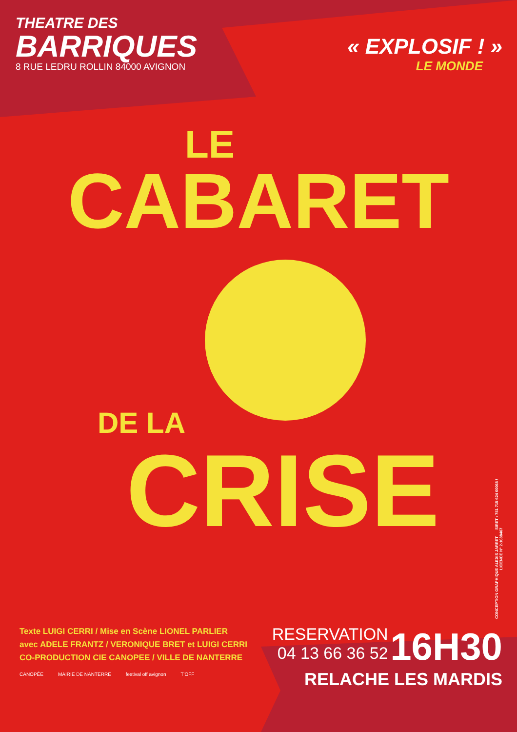THEATRE DES
BARRIQUES
8 RUE LEDRU ROLLIN 84000 AVIGNON
« EXPLOSIF ! »
LE MONDE
LE
CABARET
DE LA
CRISE
CONCEPTION GRAPHIQUE ALEXIS JARRET SIRET : 751 715 624 00068 / LICENCE N° 2-1088467
Texte LUIGI CERRI / Mise en Scène LIONEL PARLIER
avec ADELE FRANTZ / VERONIQUE BRET et LUIGI CERRI
CO-PRODUCTION CIE CANOPEE / VILLE DE NANTERRE
CANOPÉE MAIRIE DE NANTERRE festival off avignon T'OFF
RESERVATION
04 13 66 36 52
16H30
RELACHE LES MARDIS